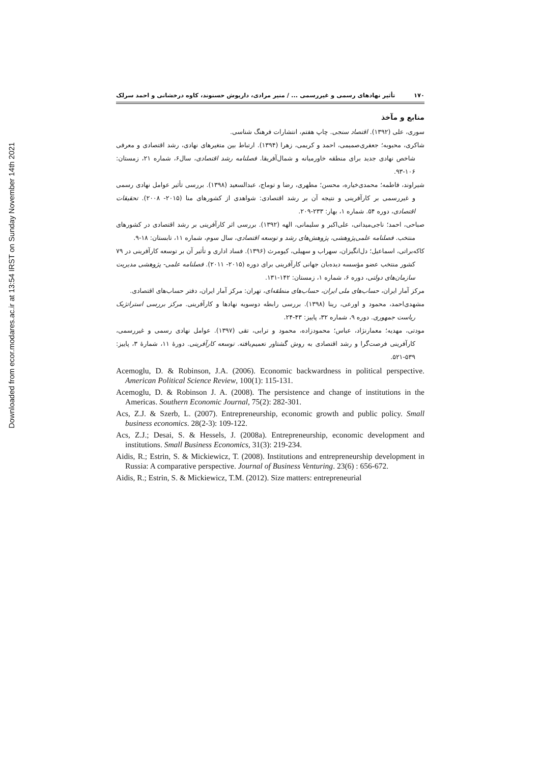Downloaded from ecor.modares.ac.ir at 13:54 IRST on Sunday November 14th 2021
۱۷۰ تأثیر نهادهای رسمی و غیررسمی ... / منیر مرادی، داریوش حسنوند، کاوه درخشانی و احمد سرلک
منابع و مآخذ
سوری، علی (۱۳۹۲). اقتصاد سنجی. چاپ هفتم، انتشارات فرهنگ شناسی.
شاکری، محبوبه؛ جعفری‌صمیمی، احمد و کریمی، زهرا (۱۳۹۴). ارتباط بین متغیرهای نهادی، رشد اقتصادی و معرفی شاخص نهادی جدید برای منطقه خاورمیانه و شمال‌آفریقا. فصلنامه رشد اقتصادی، سال۶، شماره ۲۱، زمستان: ۱۰۶-۹۳.
شیراوند، فاطمه؛ محمدی‌خیاره، محسن؛ مطهری، رضا و توماج، عبدالسعید (۱۳۹۸). بررسی تأثیر عوامل نهادی رسمی و غیررسمی بر کارآفرینی و نتیجه آن بر رشد اقتصادی: شواهدی از کشورهای منا (۲۰۱۵- ۲۰۰۸). تحقیقات اقتصادی، دوره ۵۴. شماره ۱، بهار: ۲۳۳-۲۰۹.
صباحی، احمد؛ ناجی‌میدانی، علی‌اکبر و سلیمانی، الهه (۱۳۹۲). بررسی اثر کارآفرینی بر رشد اقتصادی در کشورهای منتخب. فصلنامه علمی‌پژوهشی، پژوهش‌های رشد و توسعه اقتصادی، سال سوم، شماره ۱۱، تابستان: ۱۸-۹.
کاکه‌براتی، اسماعیل؛ دل‌انگیزان، سهراب و سهیلی، کیومرث (۱۳۹۶). فساد اداری و تأثیر آن بر توسعه کارآفرینی در ۷۹ کشور منتخب عضو مؤسسه دیده‌بان جهانی کارآفرینی برای دوره (۲۰۱۵- ۲۰۱۱). فصلنامه علمی- پژوهشی مدیریت سازمان‌های دولتی، دوره ۶، شماره ۱، زمستان: ۱۴۲-۱۳۱.
مرکز آمار ایران، حساب‌های ملی ایران، حساب‌های منطقه‌ای، تهران: مرکز آمار ایران، دفتر حساب‌های اقتصادی.
مشهدی‌احمد، محمود و اورعی، رینا (۱۳۹۸). بررسی رابطه دوسویه نهادها و کارآفرینی. مرکز بررسی استراتژیک ریاست جمهوری. دوره ۹، شماره ۳۲، پاییز: ۴۳-۲۴.
مودتی، مهدیه؛ معمارنژاد، عباس؛ محمودزاده، محمود و ترابی، تقی (۱۳۹۷). عوامل نهادی رسمی و غیررسمی، کارآفرینی فرصت‌گرا و رشد اقتصادی به روش گشتاور تعمیم‌یافته. توسعه کارآفرینی. دورهٔ ۱۱، شمارهٔ ۳، پاییز: ۵۳۹-۵۲۱.
Acemoglu, D. & Robinson, J.A. (2006). Economic backwardness in political perspective. American Political Science Review, 100(1): 115-131.
Acemoglu, D. & Robinson J. A. (2008). The persistence and change of institutions in the Americas. Southern Economic Journal, 75(2): 282-301.
Acs, Z.J. & Szerb, L. (2007). Entrepreneurship, economic growth and public policy. Small business economics. 28(2-3): 109-122.
Acs, Z.J.; Desai, S. & Hessels, J. (2008a). Entrepreneurship, economic development and institutions. Small Business Economics, 31(3): 219-234.
Aidis, R.; Estrin, S. & Mickiewicz, T. (2008). Institutions and entrepreneurship development in Russia: A comparative perspective. Journal of Business Venturing. 23(6) : 656-672.
Aidis, R.; Estrin, S. & Mickiewicz, T.M. (2012). Size matters: entrepreneurial